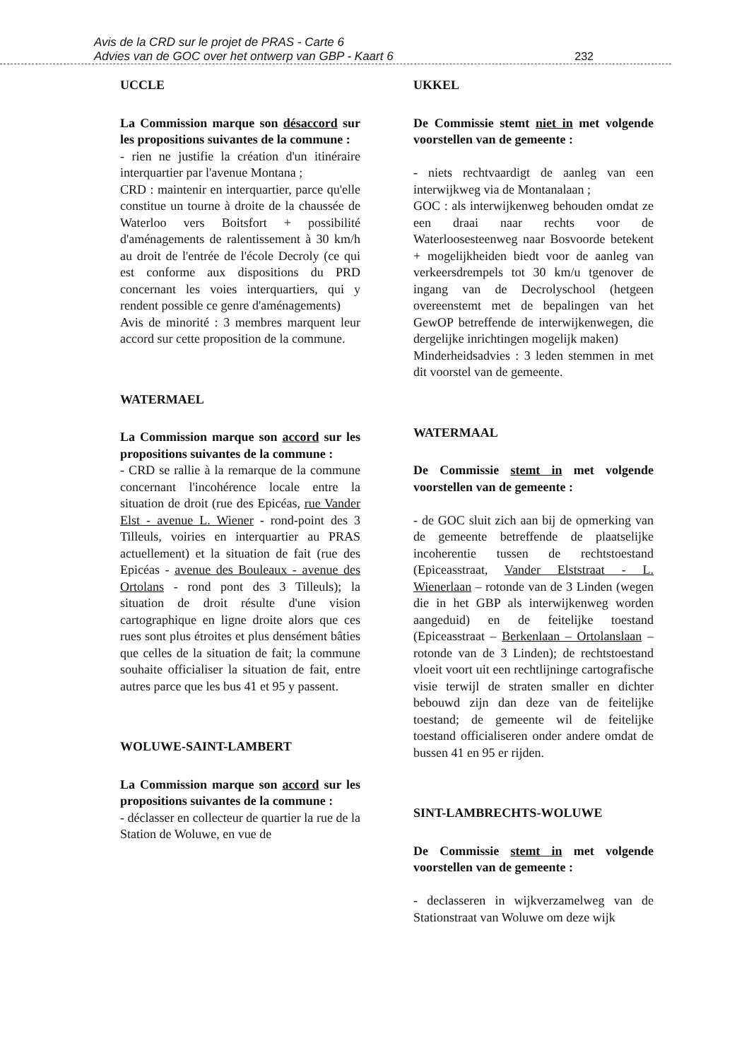Avis de la CRD sur le projet de PRAS - Carte 6
Advies van de GOC over het ontwerp van GBP - Kaart 6
232
UCCLE
La Commission marque son désaccord sur les propositions suivantes de la commune :
- rien ne justifie la création d'un itinéraire interquartier par l'avenue Montana ;
CRD : maintenir en interquartier, parce qu'elle constitue un tourne à droite de la chaussée de Waterloo vers Boitsfort + possibilité d'aménagements de ralentissement à 30 km/h au droit de l'entrée de l'école Decroly (ce qui est conforme aux dispositions du PRD concernant les voies interquartiers, qui y rendent possible ce genre d'aménagements)
Avis de minorité : 3 membres marquent leur accord sur cette proposition de la commune.
WATERMAEL
La Commission marque son accord sur les propositions suivantes de la commune :
- CRD se rallie à la remarque de la commune concernant l'incohérence locale entre la situation de droit (rue des Epicéas, rue Vander Elst - avenue L. Wiener - rond-point des 3 Tilleuls, voiries en interquartier au PRAS actuellement) et la situation de fait (rue des Epicéas - avenue des Bouleaux - avenue des Ortolans - rond pont des 3 Tilleuls); la situation de droit résulte d'une vision cartographique en ligne droite alors que ces rues sont plus étroites et plus densément bâties que celles de la situation de fait; la commune souhaite officialiser la situation de fait, entre autres parce que les bus 41 et 95 y passent.
WOLUWE-SAINT-LAMBERT
La Commission marque son accord sur les propositions suivantes de la commune :
- déclasser en collecteur de quartier la rue de la Station de Woluwe, en vue de
UKKEL
De Commissie stemt niet in met volgende voorstellen van de gemeente :
- niets rechtvaardigt de aanleg van een interwijkweg via de Montanalaan ;
GOC : als interwijkenweg behouden omdat ze een draai naar rechts voor de Waterloosesteenweg naar Bosvoorde betekent + mogelijkheiden biedt voor de aanleg van verkeersdrempels tot 30 km/u tgenover de ingang van de Decrolyschool (hetgeen overeenstemt met de bepalingen van het GewOP betreffende de interwijkenwegen, die dergelijke inrichtingen mogelijk maken)
Minderheidsadvies : 3 leden stemmen in met dit voorstel van de gemeente.
WATERMAAL
De Commissie stemt in met volgende voorstellen van de gemeente :
- de GOC sluit zich aan bij de opmerking van de gemeente betreffende de plaatselijke incoherentie tussen de rechtstoestand (Epiceasstraat, Vander Elststraat - L. Wienerlaan – rotonde van de 3 Linden (wegen die in het GBP als interwijkenweg worden aangeduid) en de feitelijke toestand (Epiceasstraat – Berkenlaan – Ortolanslaan – rotonde van de 3 Linden); de rechtstoestand vloeit voort uit een rechtlijninge cartografische visie terwijl de straten smaller en dichter bebouwd zijn dan deze van de feitelijke toestand; de gemeente wil de feitelijke toestand officialiseren onder andere omdat de bussen 41 en 95 er rijden.
SINT-LAMBRECHTS-WOLUWE
De Commissie stemt in met volgende voorstellen van de gemeente :
- declasseren in wijkverzamelweg van de Stationstraat van Woluwe om deze wijk